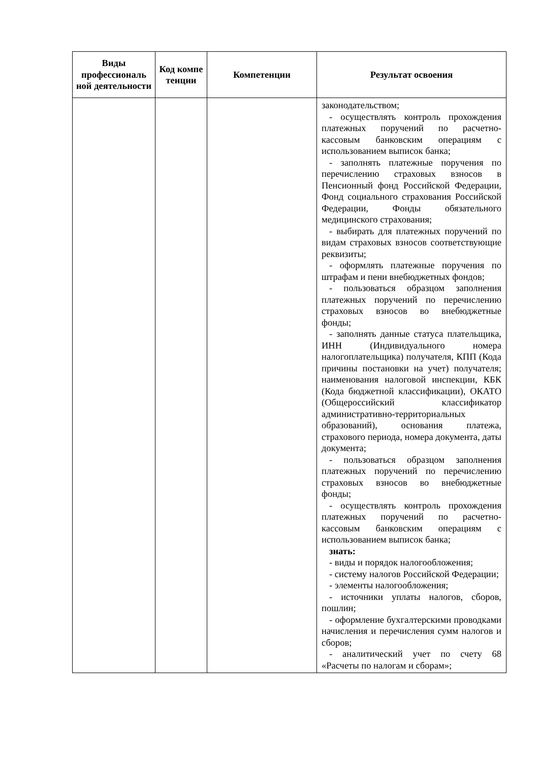| Виды профессиональ ной деятельности | Код компе тенции | Компетенции | Результат освоения |
| --- | --- | --- | --- |
| | | | законодательством; - осуществлять контроль прохождения платежных поручений по расчетно-кассовым банковским операциям с использованием выписок банка; - заполнять платежные поручения по перечислению страховых взносов в Пенсионный фонд Российской Федерации, Фонд социального страхования Российской Федерации, Фонды обязательного медицинского страхования; - выбирать для платежных поручений по видам страховых взносов соответствующие реквизиты; - оформлять платежные поручения по штрафам и пени внебюджетных фондов; - пользоваться образцом заполнения платежных поручений по перечислению страховых взносов во внебюджетные фонды; - заполнять данные статуса плательщика, ИНН (Индивидуального номера налогоплательщика) получателя, КПП (Кода причины постановки на учет) получателя; наименования налоговой инспекции, КБК (Кода бюджетной классификации), ОКАТО (Общероссийский классификатор административно-территориальных образований), основания платежа, страхового периода, номера документа, даты документа; - пользоваться образцом заполнения платежных поручений по перечислению страховых взносов во внебюджетные фонды; - осуществлять контроль прохождения платежных поручений по расчетно-кассовым банковским операциям с использованием выписок банка; знать: - виды и порядок налогообложения; - систему налогов Российской Федерации; - элементы налогообложения; - источники уплаты налогов, сборов, пошлин; - оформление бухгалтерскими проводками начисления и перечисления сумм налогов и сборов; - аналитический учет по счету 68 «Расчеты по налогам и сборам»; |